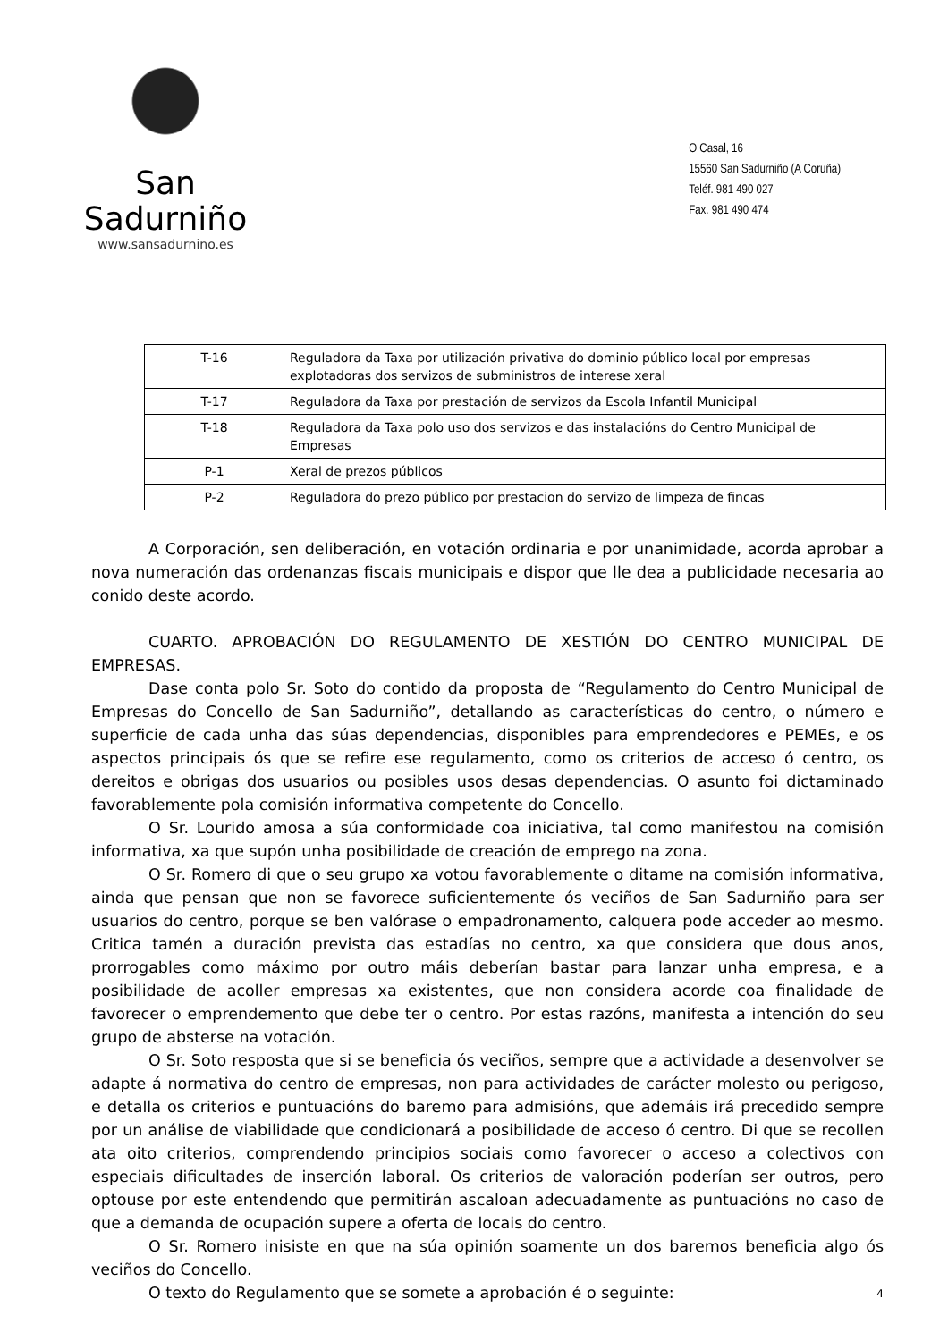San Sadurniño
www.sansadurnino.es
O Casal, 16
15560 San Sadurniño (A Coruña)
Teléf. 981 490 027
Fax. 981 490 474
| T-16 | Reguladora da Taxa por utilización privativa do dominio público local por empresas explotadoras dos servizos de subministros de interese xeral |
| T-17 | Reguladora da Taxa por prestación de servizos da Escola Infantil Municipal |
| T-18 | Reguladora da Taxa polo uso dos servizos e das instalacións do Centro Municipal de Empresas |
| P-1 | Xeral de prezos públicos |
| P-2 | Reguladora do prezo público por prestacion do servizo de limpeza de fincas |
A Corporación, sen deliberación, en votación ordinaria e por unanimidade, acorda aprobar a nova numeración das ordenanzas fiscais municipais e dispor que lle dea a publicidade necesaria ao conido deste acordo.
CUARTO. APROBACIÓN DO REGULAMENTO DE XESTIÓN DO CENTRO MUNICIPAL DE EMPRESAS.
Dase conta polo Sr. Soto do contido da proposta de “Regulamento do Centro Municipal de Empresas do Concello de San Sadurniño”, detallando as características do centro, o número e superficie de cada unha das súas dependencias, disponibles para emprendedores e PEMEs, e os aspectos principais ós que se refire ese regulamento, como os criterios de acceso ó centro, os dereitos e obrigas dos usuarios ou posibles usos desas dependencias. O asunto foi dictaminado favorablemente pola comisión informativa competente do Concello.
O Sr. Lourido amosa a súa conformidade coa iniciativa, tal como manifestou na comisión informativa, xa que supón unha posibilidade de creación de emprego na zona.
O Sr. Romero di que o seu grupo xa votou favorablemente o ditame na comisión informativa, ainda que pensan que non se favorece suficientemente ós veciños de San Sadurniño para ser usuarios do centro, porque se ben valórase o empadronamento, calquera pode acceder ao mesmo. Critica tamén a duración prevista das estadías no centro, xa que considera que dous anos, prorrogables como máximo por outro máis deberían bastar para lanzar unha empresa, e a posibilidade de acoller empresas xa existentes, que non considera acorde coa finalidade de favorecer o emprendemento que debe ter o centro. Por estas razóns, manifesta a intención do seu grupo de absterse na votación.
O Sr. Soto resposta que si se beneficia ós veciños, sempre que a actividade a desenvolver se adapte á normativa do centro de empresas, non para actividades de carácter molesto ou perigoso, e detalla os criterios e puntuacións do baremo para admisións, que ademáis irá precedido sempre por un análise de viabilidade que condicionará a posibilidade de acceso ó centro. Di que se recollen ata oito criterios, comprendendo principios sociais como favorecer o acceso a colectivos con especiais dificultades de inserción laboral. Os criterios de valoración poderían ser outros, pero optouse por este entendendo que permitirán ascaloan adecuadamente as puntuacións no caso de que a demanda de ocupación supere a oferta de locais do centro.
O Sr. Romero inisiste en que na súa opinión soamente un dos baremos beneficia algo ós veciños do Concello.
O texto do Regulamento que se somete a aprobación é o seguinte:
4